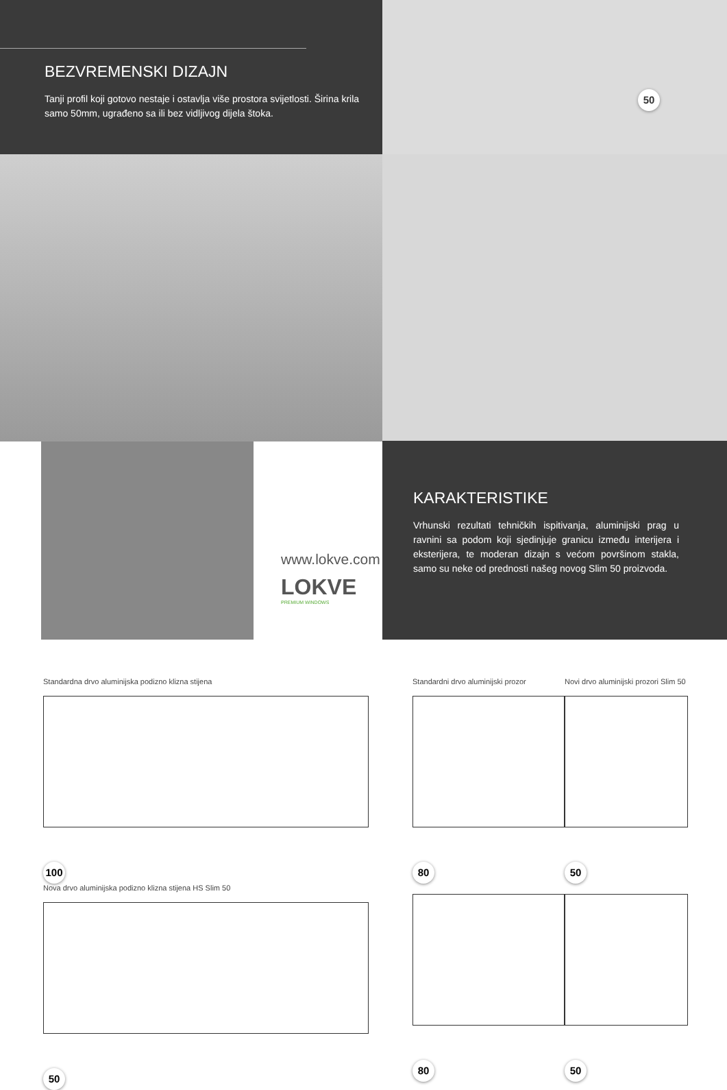BEZVREMENSKI DIZAJN
Tanji profil koji gotovo nestaje i ostavlja više prostora svijetlosti. Širina krila samo 50mm, ugrađeno sa ili bez vidljivog dijela štoka.
www.lokve.com
LOKVE
PREMIUM WINDOWS
50
KARAKTERISTIKE
Vrhunski rezultati tehničkih ispitivanja, aluminijski prag u ravnini sa podom koji sjedinjuje granicu između interijera i eksterijera, te moderan dizajn s većom površinom stakla, samo su neke od prednosti našeg novog Slim 50 proizvoda.
Standardna drvo aluminijska podizno klizna stijena
100
Nova drvo aluminijska podizno klizna stijena HS Slim 50
50
Standardni drvo aluminijski prozor
80 80
Novi drvo aluminijski prozori Slim 50
50 50